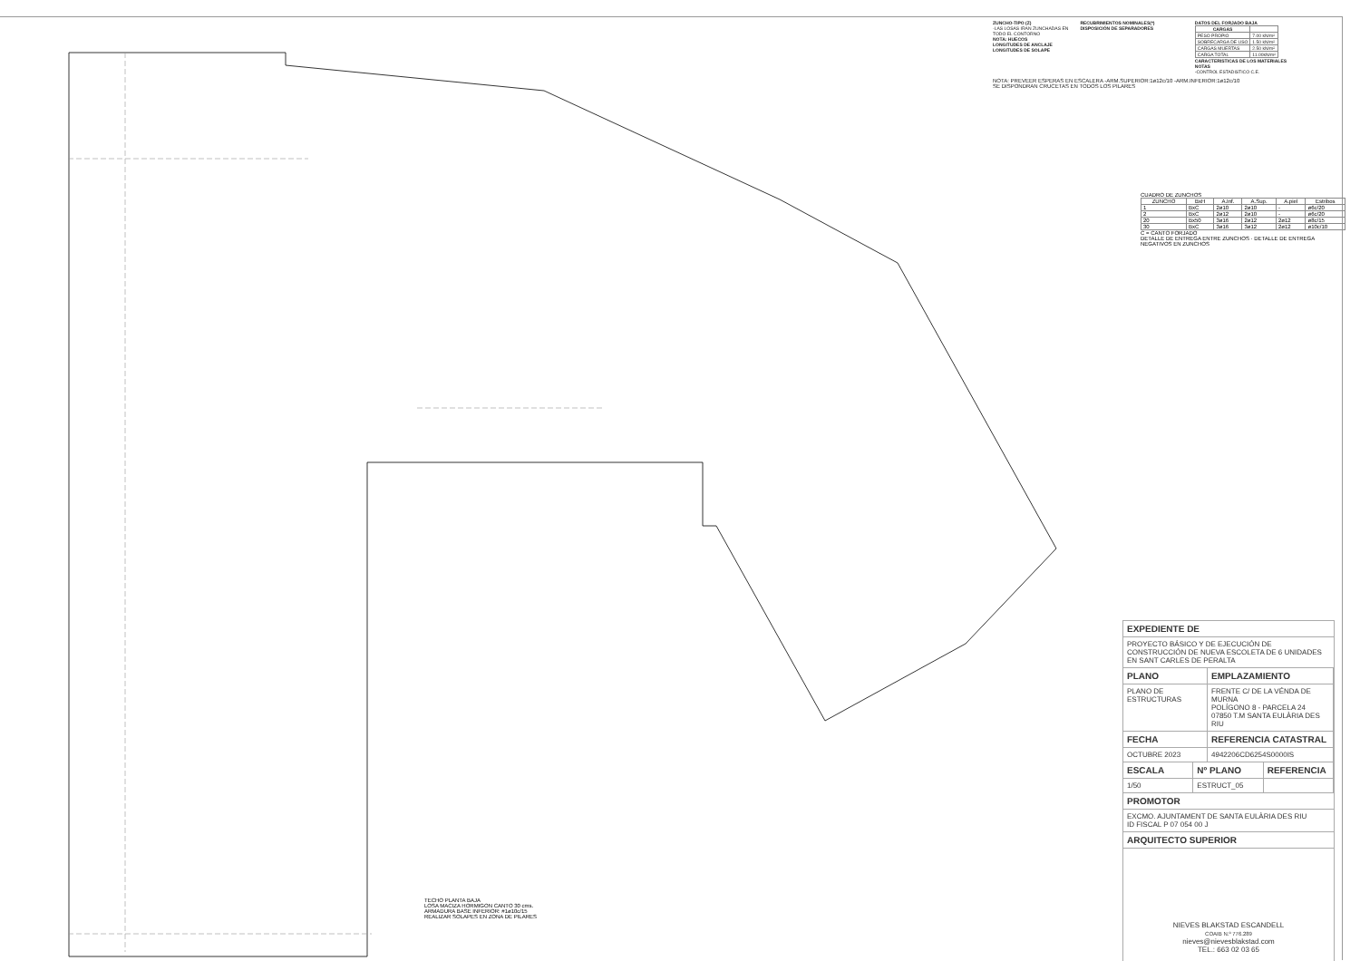TECHO PLANTA BAJA
LOSA MACIZA HORMIGON CANTO 30 cms.
ARMADURA BASE INFERIOR: #1ø10c/15
REALIZAR SOLAPES EN ZONA DE PILARES
ZUNCHO-TIPO (Z)
-LAS LOSAS IRAN ZUNCHADAS EN TODO EL CONTORNO
NOTA: HUECOS
LONGITUDES DE ANCLAJE
LONGITUDES DE SOLAPE
RECUBRIMIENTOS NOMINALES(*)
DISPOSICIÓN DE SEPARADORES
DATOS DEL FORJADO BAJA
| CARGAS | |
| --- | --- |
| PESO PROPIO | 7.00 kN/m² |
| SOBRECARGA DE USO | 1.50 kN/m² |
| CARGAS MUERTAS | 2.50 kN/m² |
| CARGA TOTAL | 11.00kN/m² |
CARACTERISTICAS DE LOS MATERIALES
NOTAS
-CONTROL ESTADISTICO C.E.
NOTA: PREVEER ESPERAS EN ESCALERA -ARM.SUPERIOR:1ø12c/10 -ARM.INFERIOR:1ø12c/10
SE DISPONDRAN CRUCETAS EN TODOS LOS PILARES
CUADRO DE ZUNCHOS
| ZUNCHO | BxH | A.Inf. | A.Sup. | A.piel | Estribos |
| --- | --- | --- | --- | --- | --- |
| 1 | BxC | 2ø10 | 2ø10 | - | ø6c/20 |
| 2 | BxC | 2ø12 | 2ø10 | - | ø6c/20 |
| 20 | Bx50 | 3ø16 | 2ø12 | 2ø12 | ø8c/15 |
| 30 | BxC | 3ø16 | 3ø12 | 2ø12 | ø10c/10 |
C = CANTO FORJADO
DETALLE DE ENTREGA ENTRE ZUNCHOS · DETALLE DE ENTREGA NEGATIVOS EN ZUNCHOS
EXPEDIENTE DE
PROYECTO BÁSICO Y DE EJECUCIÓN DE CONSTRUCCIÓN DE NUEVA ESCOLETA DE 6 UNIDADES EN SANT CARLES DE PERALTA
PLANO
PLANO DE ESTRUCTURAS
EMPLAZAMIENTO
FRENTE C/ DE LA VÉNDA DE MURNA
POLÍGONO 8 - PARCELA 24
07850 T.M SANTA EULÀRIA DES RIU
FECHA
OCTUBRE 2023
REFERENCIA CATASTRAL
4942206CD6254S0000IS
ESCALA
1/50
Nº PLANO
ESTRUCT_05
REFERENCIA
PROMOTOR
EXCMO. AJUNTAMENT DE SANTA EULÀRIA DES RIU
ID FISCAL P 07 054 00 J
ARQUITECTO SUPERIOR
NIEVES BLAKSTAD ESCANDELL
COAIB N.º 776.289
nieves@nievesblakstad.com
TEL.: 663 02 03 65